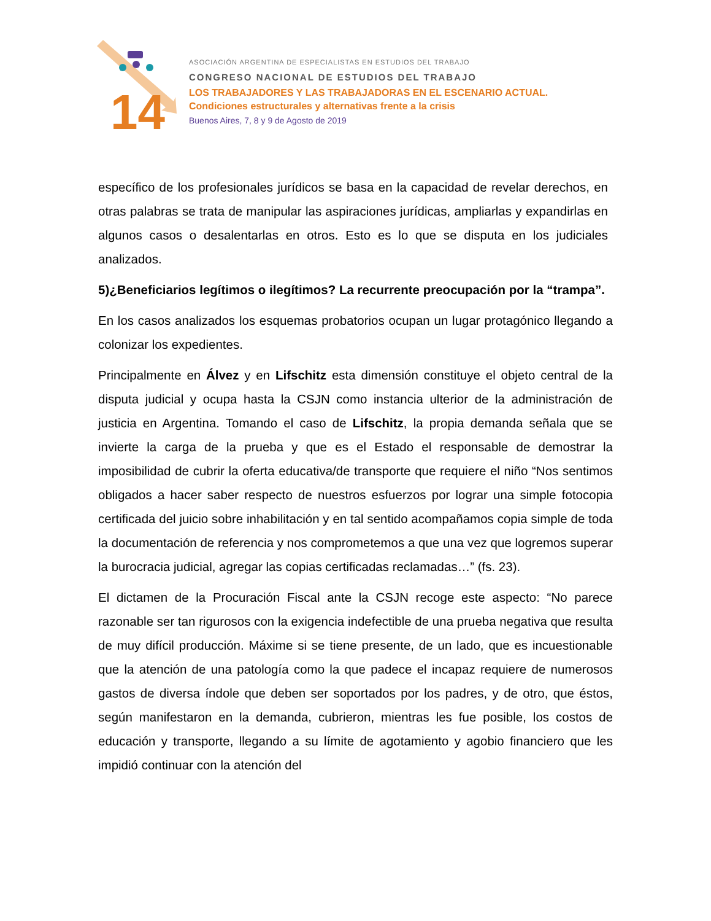14
ASOCIACIÓN ARGENTINA DE ESPECIALISTAS EN ESTUDIOS DEL TRABAJO
CONGRESO NACIONAL DE ESTUDIOS DEL TRABAJO
LOS TRABAJADORES Y LAS TRABAJADORAS EN EL ESCENARIO ACTUAL.
Condiciones estructurales y alternativas frente a la crisis
Buenos Aires, 7, 8 y 9 de Agosto de 2019
específico de los profesionales jurídicos se basa en la capacidad de revelar derechos, en otras palabras se trata de manipular las aspiraciones jurídicas, ampliarlas y expandirlas en algunos casos o desalentarlas en otros. Esto es lo que se disputa en los judiciales analizados.
5)¿Beneficiarios legítimos o ilegítimos? La recurrente preocupación por la “trampa”.
En los casos analizados los esquemas probatorios ocupan un lugar protagónico llegando a colonizar los expedientes.
Principalmente en Álvez y en Lifschitz esta dimensión constituye el objeto central de la disputa judicial y ocupa hasta la CSJN como instancia ulterior de la administración de justicia en Argentina. Tomando el caso de Lifschitz, la propia demanda señala que se invierte la carga de la prueba y que es el Estado el responsable de demostrar la imposibilidad de cubrir la oferta educativa/de transporte que requiere el niño “Nos sentimos obligados a hacer saber respecto de nuestros esfuerzos por lograr una simple fotocopia certificada del juicio sobre inhabilitación y en tal sentido acompañamos copia simple de toda la documentación de referencia y nos comprometemos a que una vez que logremos superar la burocracia judicial, agregar las copias certificadas reclamadas…” (fs. 23).
El dictamen de la Procuración Fiscal ante la CSJN recoge este aspecto: “No parece razonable ser tan rigurosos con la exigencia indefectible de una prueba negativa que resulta de muy difícil producción. Máxime si se tiene presente, de un lado, que es incuestionable que la atención de una patología como la que padece el incapaz requiere de numerosos gastos de diversa índole que deben ser soportados por los padres, y de otro, que éstos, según manifestaron en la demanda, cubrieron, mientras les fue posible, los costos de educación y transporte, llegando a su límite de agotamiento y agobio financiero que les impidió continuar con la atención del